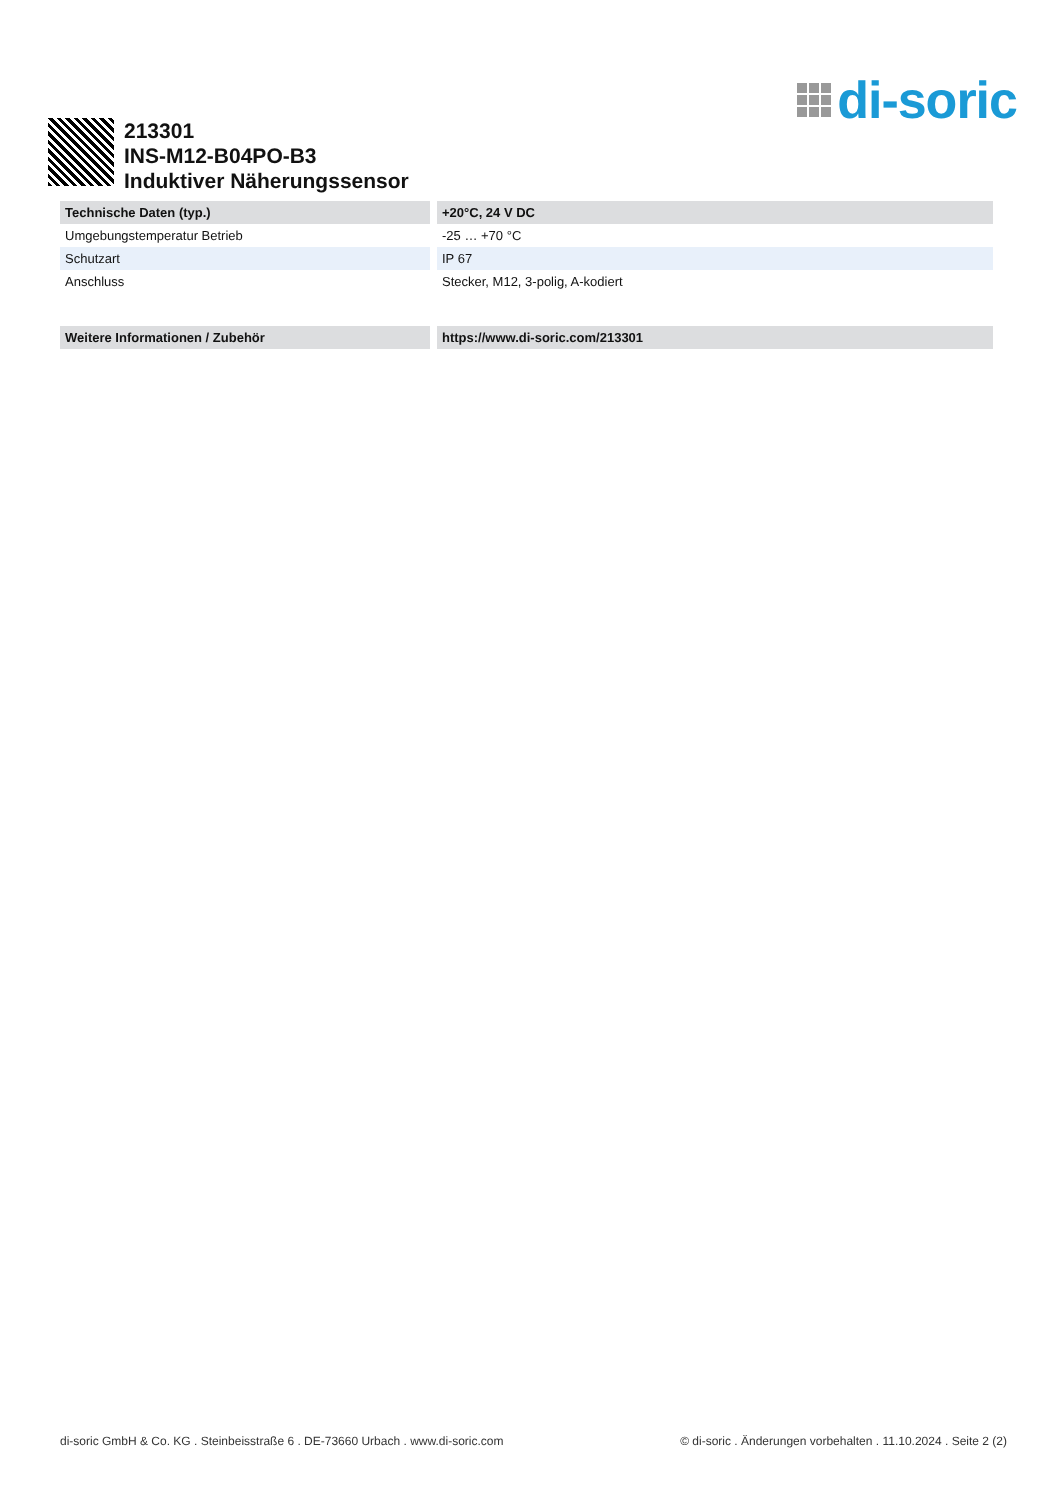di-soric
213301
INS-M12-B04PO-B3
Induktiver Näherungssensor
| Technische Daten (typ.) | +20°C, 24 V DC |
| --- | --- |
| Umgebungstemperatur Betrieb | -25 … +70 °C |
| Schutzart | IP 67 |
| Anschluss | Stecker, M12, 3-polig, A-kodiert |
| Weitere Informationen / Zubehör | https://www.di-soric.com/213301 |
di-soric GmbH & Co. KG . Steinbeisstraße 6 . DE-73660 Urbach . www.di-soric.com © di-soric . Änderungen vorbehalten . 11.10.2024 . Seite 2 (2)